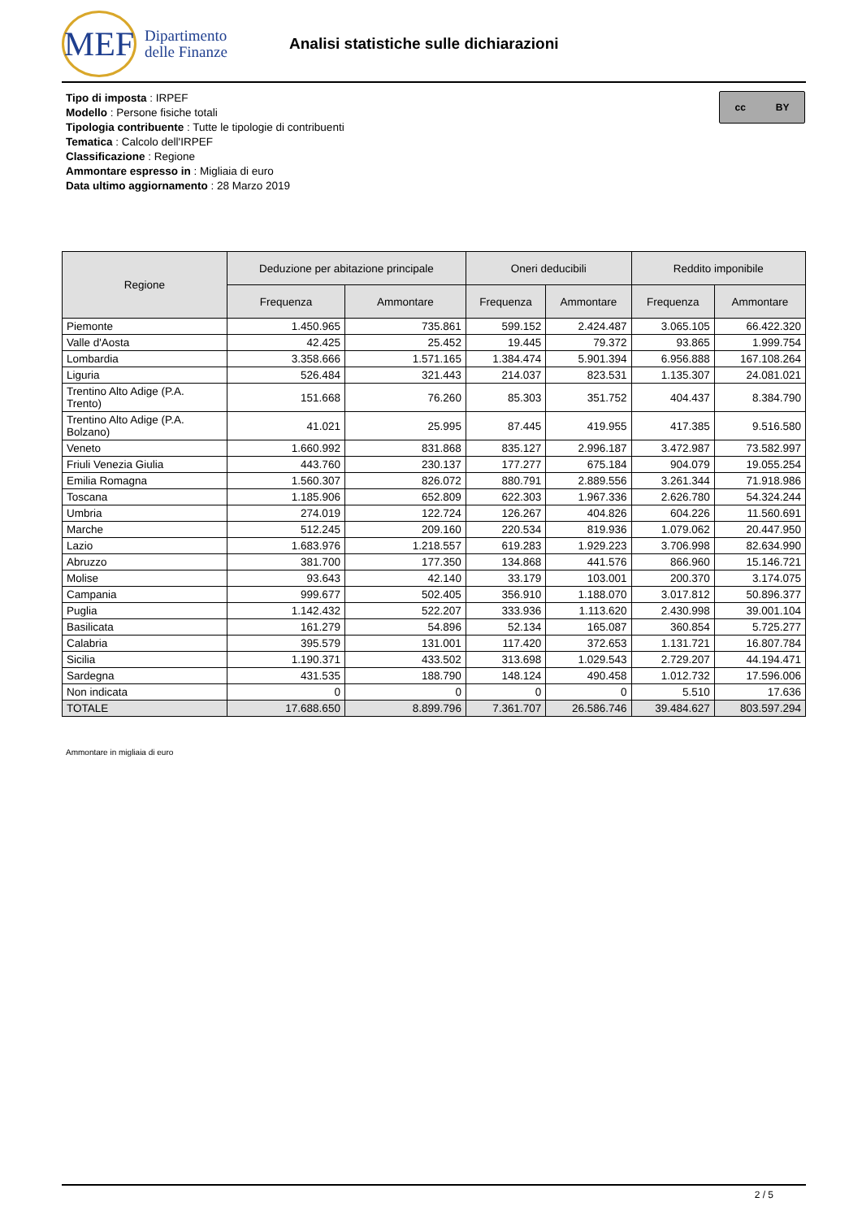MEF
Dipartimento
delle Finanze
Analisi statistiche sulle dichiarazioni
Tipo di imposta : IRPEF
Modello : Persone fisiche totali
Tipologia contribuente : Tutte le tipologie di contribuenti
Tematica : Calcolo dell'IRPEF
Classificazione : Regione
Ammontare espresso in : Migliaia di euro
Data ultimo aggiornamento : 28 Marzo 2019
cc BY
| Regione | Deduzione per abitazione principale | | Oneri deducibili | | Reddito imponibile | |
| --- | --- | --- | --- | --- | --- | --- |
| | Frequenza | Ammontare | Frequenza | Ammontare | Frequenza | Ammontare |
| Piemonte | 1.450.965 | 735.861 | 599.152 | 2.424.487 | 3.065.105 | 66.422.320 |
| Valle d'Aosta | 42.425 | 25.452 | 19.445 | 79.372 | 93.865 | 1.999.754 |
| Lombardia | 3.358.666 | 1.571.165 | 1.384.474 | 5.901.394 | 6.956.888 | 167.108.264 |
| Liguria | 526.484 | 321.443 | 214.037 | 823.531 | 1.135.307 | 24.081.021 |
| Trentino Alto Adige (P.A. Trento) | 151.668 | 76.260 | 85.303 | 351.752 | 404.437 | 8.384.790 |
| Trentino Alto Adige (P.A. Bolzano) | 41.021 | 25.995 | 87.445 | 419.955 | 417.385 | 9.516.580 |
| Veneto | 1.660.992 | 831.868 | 835.127 | 2.996.187 | 3.472.987 | 73.582.997 |
| Friuli Venezia Giulia | 443.760 | 230.137 | 177.277 | 675.184 | 904.079 | 19.055.254 |
| Emilia Romagna | 1.560.307 | 826.072 | 880.791 | 2.889.556 | 3.261.344 | 71.918.986 |
| Toscana | 1.185.906 | 652.809 | 622.303 | 1.967.336 | 2.626.780 | 54.324.244 |
| Umbria | 274.019 | 122.724 | 126.267 | 404.826 | 604.226 | 11.560.691 |
| Marche | 512.245 | 209.160 | 220.534 | 819.936 | 1.079.062 | 20.447.950 |
| Lazio | 1.683.976 | 1.218.557 | 619.283 | 1.929.223 | 3.706.998 | 82.634.990 |
| Abruzzo | 381.700 | 177.350 | 134.868 | 441.576 | 866.960 | 15.146.721 |
| Molise | 93.643 | 42.140 | 33.179 | 103.001 | 200.370 | 3.174.075 |
| Campania | 999.677 | 502.405 | 356.910 | 1.188.070 | 3.017.812 | 50.896.377 |
| Puglia | 1.142.432 | 522.207 | 333.936 | 1.113.620 | 2.430.998 | 39.001.104 |
| Basilicata | 161.279 | 54.896 | 52.134 | 165.087 | 360.854 | 5.725.277 |
| Calabria | 395.579 | 131.001 | 117.420 | 372.653 | 1.131.721 | 16.807.784 |
| Sicilia | 1.190.371 | 433.502 | 313.698 | 1.029.543 | 2.729.207 | 44.194.471 |
| Sardegna | 431.535 | 188.790 | 148.124 | 490.458 | 1.012.732 | 17.596.006 |
| Non indicata | 0 | 0 | 0 | 0 | 5.510 | 17.636 |
| TOTALE | 17.688.650 | 8.899.796 | 7.361.707 | 26.586.746 | 39.484.627 | 803.597.294 |
Ammontare in migliaia di euro
2 / 5